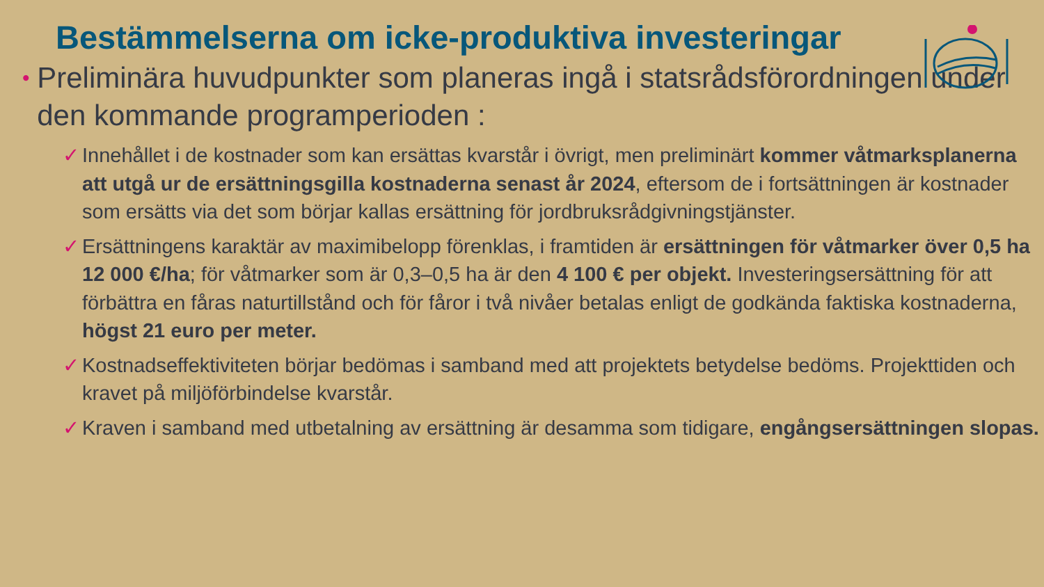Bestämmelserna om icke-produktiva investeringar
•
Preliminära huvudpunkter som planeras ingå i statsrådsförordningen under den kommande programperioden :
✓ Innehållet i de kostnader som kan ersättas kvarstår i övrigt, men preliminärt kommer våtmarksplanerna att utgå ur de ersättningsgilla kostnaderna senast år 2024, eftersom de i fortsättningen är kostnader som ersätts via det som börjar kallas ersättning för jordbruksrådgivningstjänster.
✓ Ersättningens karaktär av maximibelopp förenklas, i framtiden är ersättningen för våtmarker över 0,5 ha 12 000 €/ha; för våtmarker som är 0,3–0,5 ha är den 4 100 € per objekt. Investeringsersättning för att förbättra en fåras naturtillstånd och för fåror i två nivåer betalas enligt de godkända faktiska kostnaderna, högst 21 euro per meter.
✓ Kostnadseffektiviteten börjar bedömas i samband med att projektets betydelse bedöms. Projekttiden och kravet på miljöförbindelse kvarstår.
✓ Kraven i samband med utbetalning av ersättning är desamma som tidigare, engångsersättningen slopas.